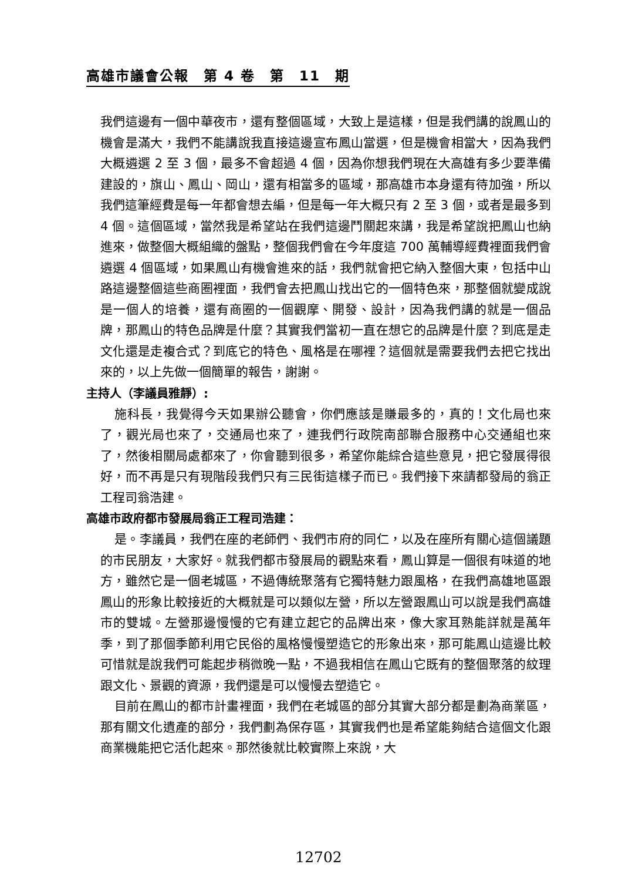高雄市議會公報　第 4 卷　第　11　期
我們這邊有一個中華夜市，還有整個區域，大致上是這樣，但是我們講的說鳳山的機會是滿大，我們不能講說我直接這邊宣布鳳山當選，但是機會相當大，因為我們大概遴選 2 至 3 個，最多不會超過 4 個，因為你想我們現在大高雄有多少要準備建設的，旗山、鳳山、岡山，還有相當多的區域，那高雄市本身還有待加強，所以我們這筆經費是每一年都會想去編，但是每一年大概只有 2 至 3 個，或者是最多到 4 個。這個區域，當然我是希望站在我們這邊鬥關起來講，我是希望說把鳳山也納進來，做整個大概組織的盤點，整個我們會在今年度這 700 萬輔導經費裡面我們會遴選 4 個區域，如果鳳山有機會進來的話，我們就會把它納入整個大東，包括中山路這邊整個這些商圈裡面，我們會去把鳳山找出它的一個特色來，那整個就變成說是一個人的培養，還有商圈的一個觀摩、開發、設計，因為我們講的就是一個品牌，那鳳山的特色品牌是什麼？其實我們當初一直在想它的品牌是什麼？到底是走文化還是走複合式？到底它的特色、風格是在哪裡？這個就是需要我們去把它找出來的，以上先做一個簡單的報告，謝謝。
主持人（李議員雅靜）:
施科長，我覺得今天如果辦公聽會，你們應該是賺最多的，真的！文化局也來了，觀光局也來了，交通局也來了，連我們行政院南部聯合服務中心交通組也來了，然後相關局處都來了，你會聽到很多，希望你能綜合這些意見，把它發展得很好，而不再是只有現階段我們只有三民街這樣子而已。我們接下來請都發局的翁正工程司翁浩建。
高雄市政府都市發展局翁正工程司浩建：
是。李議員，我們在座的老師們、我們市府的同仁，以及在座所有關心這個議題的市民朋友，大家好。就我們都市發展局的觀點來看，鳳山算是一個很有味道的地方，雖然它是一個老城區，不過傳統聚落有它獨特魅力跟風格，在我們高雄地區跟鳳山的形象比較接近的大概就是可以類似左營，所以左營跟鳳山可以說是我們高雄市的雙城。左營那邊慢慢的它有建立起它的品牌出來，像大家耳熟能詳就是萬年季，到了那個季節利用它民俗的風格慢慢塑造它的形象出來，那可能鳳山這邊比較可惜就是說我們可能起步稍微晚一點，不過我相信在鳳山它既有的整個聚落的紋理跟文化、景觀的資源，我們還是可以慢慢去塑造它。
目前在鳳山的都市計畫裡面，我們在老城區的部分其實大部分都是劃為商業區，那有關文化遺產的部分，我們劃為保存區，其實我們也是希望能夠結合這個文化跟商業機能把它活化起來。那然後就比較實際上來說，大
12702